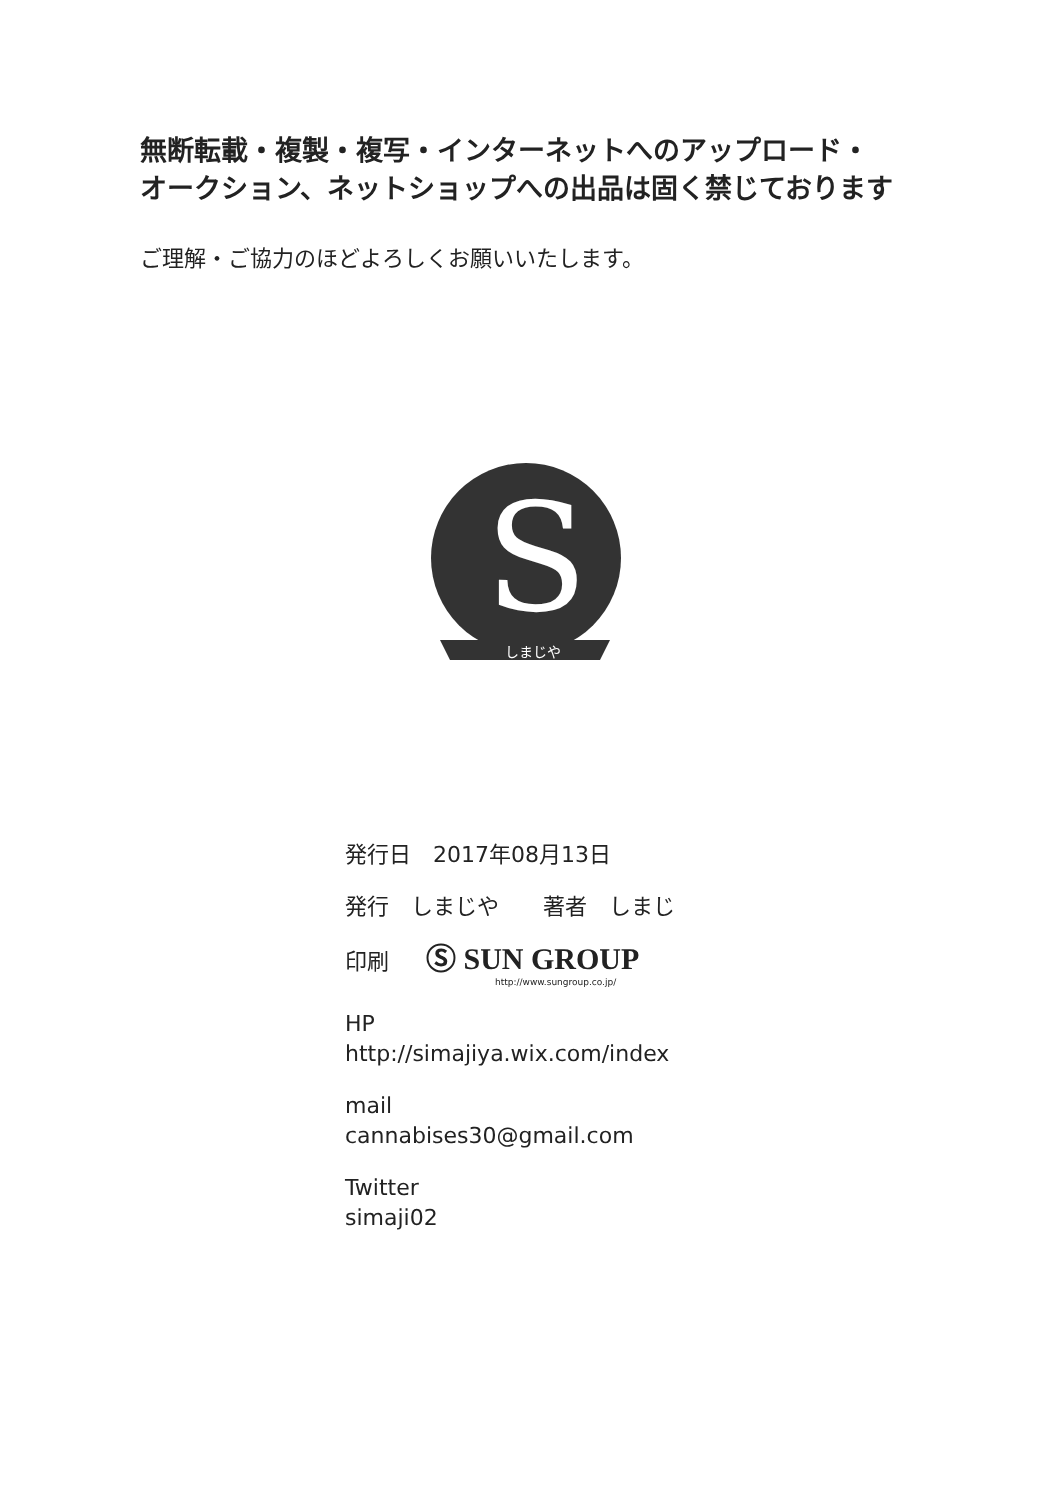無断転載・複製・複写・インターネットへのアップロード・
オークション、ネットショップへの出品は固く禁じております
ご理解・ご協力のほどよろしくお願いいたします。
S
しまじや
発行日　2017年08月13日
発行　しまじや　　著者　しまじ
印刷 Ⓢ SUN GROUP
http://www.sungroup.co.jp/
HP
http://simajiya.wix.com/index
mail
cannabises30@gmail.com
Twitter
simaji02